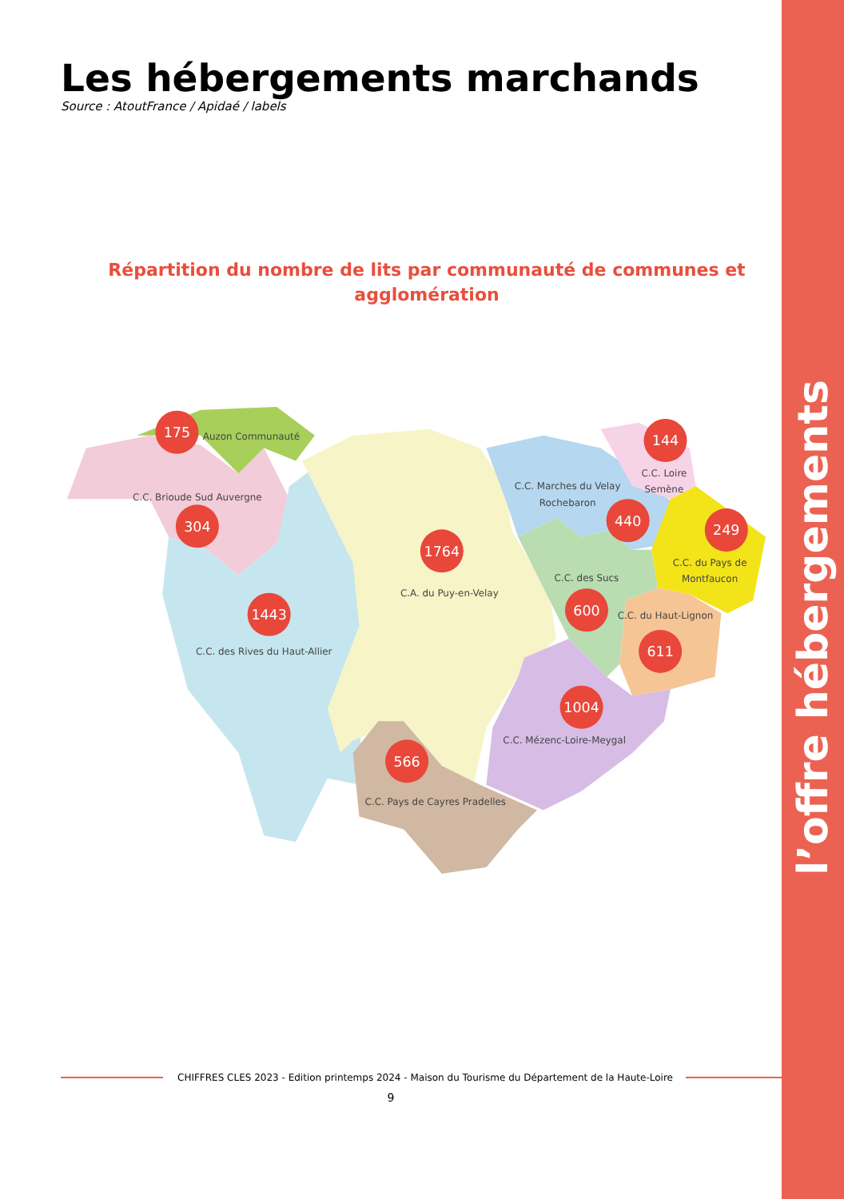l’offre hébergements
Les hébergements marchands
Source : AtoutFrance / Apidaé / labels
Répartition du nombre de lits par communauté de communes et agglomération
175
304
1443
1764
144
440
249
600
611
1004
566
Auzon Communauté
C.C. Brioude Sud Auvergne
C.C. des Rives du Haut-Allier
C.A. du Puy-en-Velay
C.C. Marches du Velay
Rochebaron
C.C. Loire
Semène
C.C. du Pays de
Montfaucon
C.C. des Sucs
C.C. du Haut-Lignon
C.C. Mézenc-Loire-Meygal
C.C. Pays de Cayres Pradelles
CHIFFRES CLES 2023 - Edition printemps 2024 - Maison du Tourisme du Département de la Haute-Loire
9